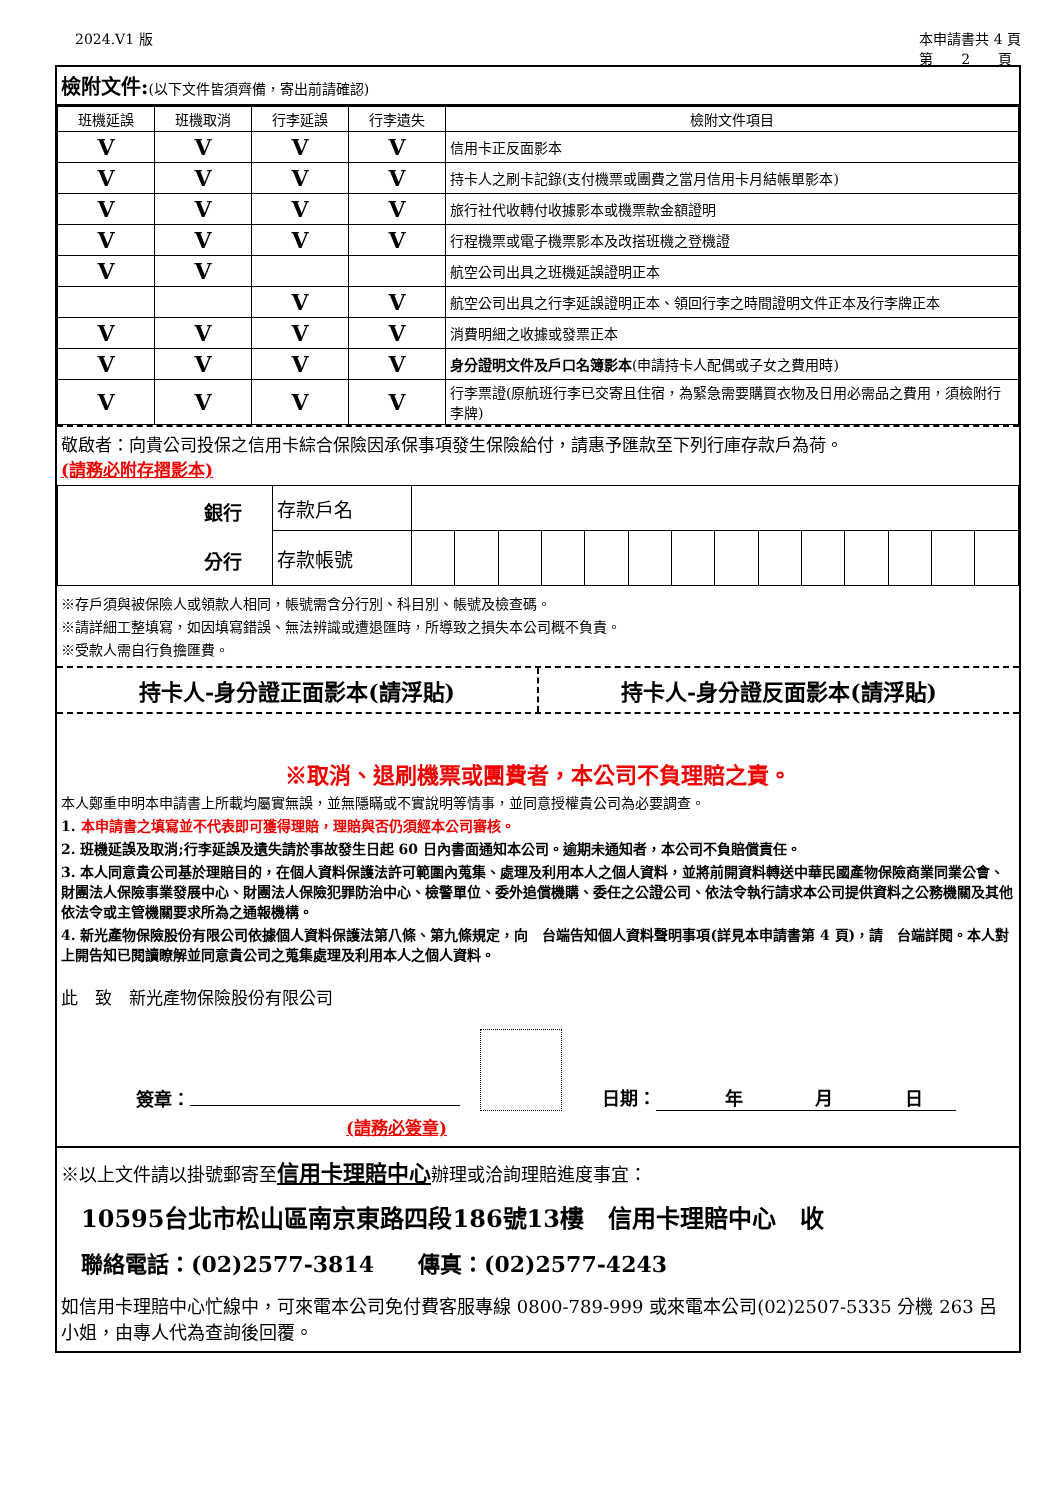2024.V1 版 本申請書共 4 頁
第　　2　　頁
檢附文件:(以下文件皆須齊備，寄出前請確認)
| 班機延誤 | 班機取消 | 行李延誤 | 行李遺失 | 檢附文件項目 |
| --- | --- | --- | --- | --- |
| V | V | V | V | 信用卡正反面影本 |
| V | V | V | V | 持卡人之刷卡記錄(支付機票或團費之當月信用卡月結帳單影本) |
| V | V | V | V | 旅行社代收轉付收據影本或機票款金額證明 |
| V | V | V | V | 行程機票或電子機票影本及改搭班機之登機證 |
| V | V | | | 航空公司出具之班機延誤證明正本 |
| | | V | V | 航空公司出具之行李延誤證明正本、領回行李之時間證明文件正本及行李牌正本 |
| V | V | V | V | 消費明細之收據或發票正本 |
| V | V | V | V | 身分證明文件及戶口名簿影本 (申請持卡人配偶或子女之費用時) |
| V | V | V | V | 行李票證(原航班行李已交寄且住宿，為緊急需要購買衣物及日用必需品之費用，須檢附行李牌) |
敬啟者：向貴公司投保之信用卡綜合保險因承保事項發生保險給付，請惠予匯款至下列行庫存款戶為荷。
(請務必附存摺影本)
| 銀行 分行 | 存款戶名 | | | | | | | | | | | | | | |
| | 存款帳號 | | | | | | | | | | | | | | |
※存戶須與被保險人或領款人相同，帳號需含分行別、科目別、帳號及檢查碼。
※請詳細工整填寫，如因填寫錯誤、無法辨識或遭退匯時，所導致之損失本公司概不負責。
※受款人需自行負擔匯費。
持卡人-身分證正面影本(請浮貼) 持卡人-身分證反面影本(請浮貼)
※取消、退刷機票或團費者，本公司不負理賠之責。
本人鄭重申明本申請書上所載均屬實無誤，並無隱瞞或不實說明等情事，並同意授權貴公司為必要調查。
1. 本申請書之填寫並不代表即可獲得理賠，理賠與否仍須經本公司審核。
2. 班機延誤及取消;行李延誤及遺失請於事故發生日起 60 日內書面通知本公司。逾期未通知者，本公司不負賠償責任。
3. 本人同意貴公司基於理賠目的，在個人資料保護法許可範圍內蒐集、處理及利用本人之個人資料，並將前開資料轉送中華民國產物保險商業同業公會、財團法人保險事業發展中心、財團法人保險犯罪防治中心、檢警單位、委外追償機購、委任之公證公司、依法令執行請求本公司提供資料之公務機關及其他依法令或主管機關要求所為之通報機構。
4. 新光產物保險股份有限公司依據個人資料保護法第八條、第九條規定，向　台端告知個人資料聲明事項(詳見本申請書第 4 頁)，請　台端詳閱。本人對上開告知已閱讀瞭解並同意貴公司之蒐集處理及利用本人之個人資料。
此　致　新光產物保險股份有限公司
簽章：
日期：　　年　　　　月　　　　日
(請務必簽章)
※以上文件請以掛號郵寄至信用卡理賠中心辦理或洽詢理賠進度事宜：
10595台北市松山區南京東路四段186號13樓　信用卡理賠中心　收
聯絡電話：(02)2577-3814　　傳真：(02)2577-4243
如信用卡理賠中心忙線中，可來電本公司免付費客服專線 0800-789-999 或來電本公司(02)2507-5335 分機 263 呂小姐，由專人代為查詢後回覆。